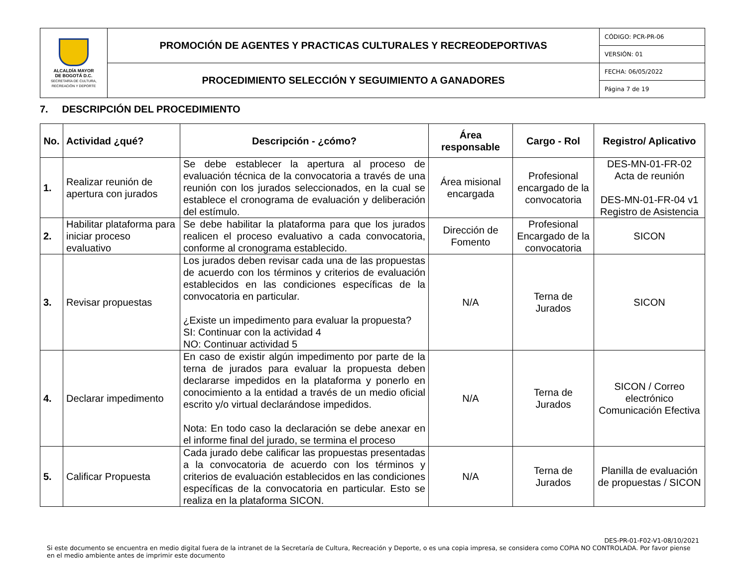| ALCALDÍA MAYOR DE BOGOTÁ D.C. SECRETARÍA DE CULTURA, RECREACIÓN Y DEPORTE | PROMOCIÓN DE AGENTES Y PRACTICAS CULTURALES Y RECREODEPORTIVAS | CÓDIGO: PCR-PR-06 |
| | | VERSIÓN: 01 |
| | PROCEDIMIENTO SELECCIÓN Y SEGUIMIENTO A GANADORES | FECHA: 06/05/2022 |
| | | Página 7 de 19 |
7. DESCRIPCIÓN DEL PROCEDIMIENTO
| No. | Actividad ¿qué? | Descripción - ¿cómo? | Área responsable | Cargo - Rol | Registro/ Aplicativo |
| --- | --- | --- | --- | --- | --- |
| 1. | Realizar reunión de apertura con jurados | Se debe establecer la apertura al proceso de evaluación técnica de la convocatoria a través de una reunión con los jurados seleccionados, en la cual se establece el cronograma de evaluación y deliberación del estímulo. | Área misional encargada | Profesional encargado de la convocatoria | DES-MN-01-FR-02 Acta de reunión DES-MN-01-FR-04 v1 Registro de Asistencia |
| 2. | Habilitar plataforma para iniciar proceso evaluativo | Se debe habilitar la plataforma para que los jurados realicen el proceso evaluativo a cada convocatoria, conforme al cronograma establecido. | Dirección de Fomento | Profesional Encargado de la convocatoria | SICON |
| 3. | Revisar propuestas | Los jurados deben revisar cada una de las propuestas de acuerdo con los términos y criterios de evaluación establecidos en las condiciones específicas de la convocatoria en particular. ¿Existe un impedimento para evaluar la propuesta? SI: Continuar con la actividad 4 NO: Continuar actividad 5 | N/A | Terna de Jurados | SICON |
| 4. | Declarar impedimento | En caso de existir algún impedimento por parte de la terna de jurados para evaluar la propuesta deben declararse impedidos en la plataforma y ponerlo en conocimiento a la entidad a través de un medio oficial escrito y/o virtual declarándose impedidos. Nota: En todo caso la declaración se debe anexar en el informe final del jurado, se termina el proceso | N/A | Terna de Jurados | SICON / Correo electrónico Comunicación Efectiva |
| 5. | Calificar Propuesta | Cada jurado debe calificar las propuestas presentadas a la convocatoria de acuerdo con los términos y criterios de evaluación establecidos en las condiciones específicas de la convocatoria en particular. Esto se realiza en la plataforma SICON. | N/A | Terna de Jurados | Planilla de evaluación de propuestas / SICON |
DES-PR-01-F02-V1-08/10/2021
Si este documento se encuentra en medio digital fuera de la intranet de la Secretaría de Cultura, Recreación y Deporte, o es una copia impresa, se considera como COPIA NO CONTROLADA. Por favor piense en el medio ambiente antes de imprimir este documento